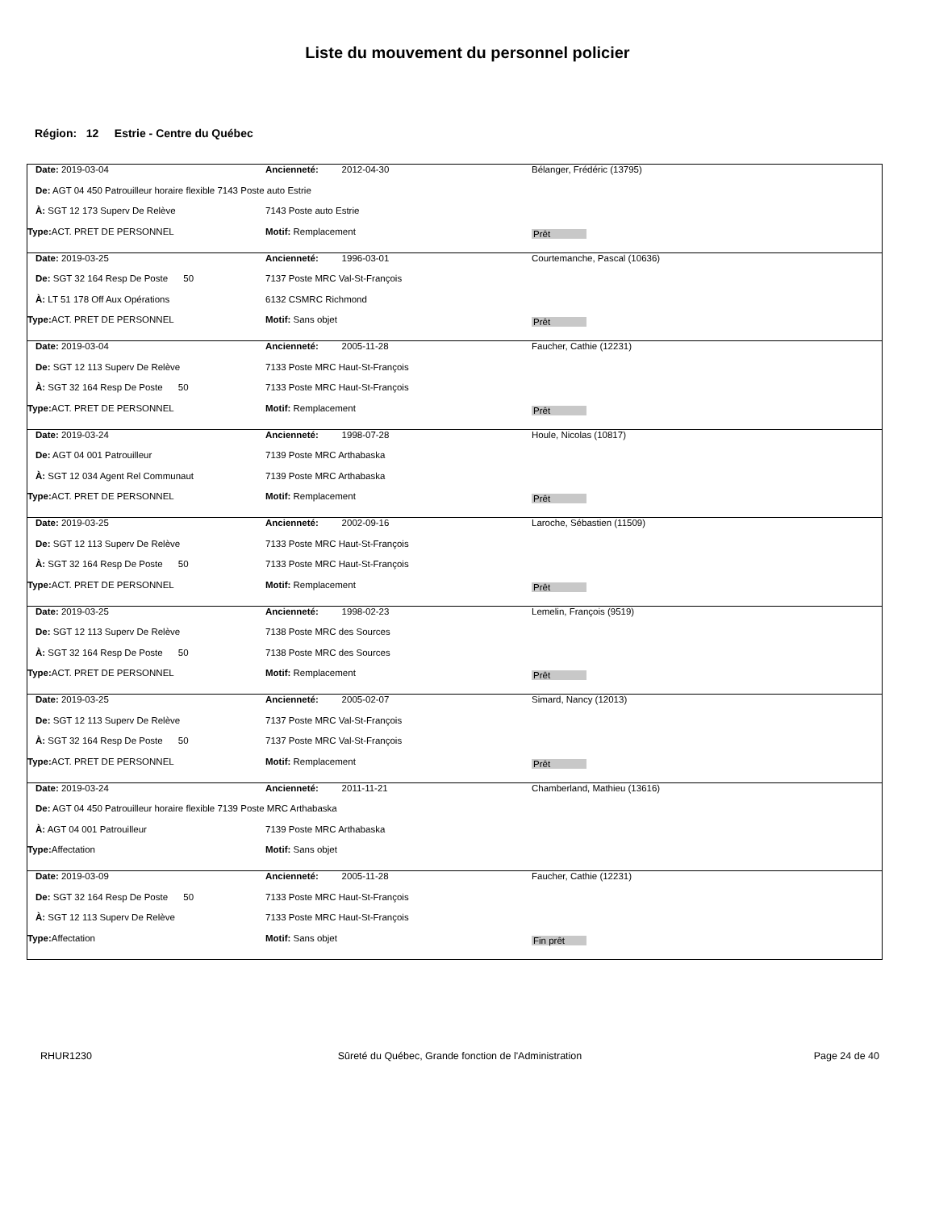Liste du mouvement du personnel policier
Région: 12 Estrie - Centre du Québec
| Date: 2019-03-04 | Ancienneté: 2012-04-30 | Bélanger, Frédéric (13795) |
| De: AGT 04 450 Patrouilleur horaire flexible 7143 Poste auto Estrie | | |
| À: SGT 12 173 Superv De Relève | 7143 Poste auto Estrie | |
| Type: ACT. PRET DE PERSONNEL | Motif: Remplacement | Prêt |
| Date: 2019-03-25 | Ancienneté: 1996-03-01 | Courtemanche, Pascal (10636) |
| De: SGT 32 164 Resp De Poste 50 | 7137 Poste MRC Val-St-François | |
| À: LT 51 178 Off Aux Opérations | 6132 CSMRC Richmond | |
| Type: ACT. PRET DE PERSONNEL | Motif: Sans objet | Prêt |
| Date: 2019-03-04 | Ancienneté: 2005-11-28 | Faucher, Cathie (12231) |
| De: SGT 12 113 Superv De Relève | 7133 Poste MRC Haut-St-François | |
| À: SGT 32 164 Resp De Poste 50 | 7133 Poste MRC Haut-St-François | |
| Type: ACT. PRET DE PERSONNEL | Motif: Remplacement | Prêt |
| Date: 2019-03-24 | Ancienneté: 1998-07-28 | Houle, Nicolas (10817) |
| De: AGT 04 001 Patrouilleur | 7139 Poste MRC Arthabaska | |
| À: SGT 12 034 Agent Rel Communaut | 7139 Poste MRC Arthabaska | |
| Type: ACT. PRET DE PERSONNEL | Motif: Remplacement | Prêt |
| Date: 2019-03-25 | Ancienneté: 2002-09-16 | Laroche, Sébastien (11509) |
| De: SGT 12 113 Superv De Relève | 7133 Poste MRC Haut-St-François | |
| À: SGT 32 164 Resp De Poste 50 | 7133 Poste MRC Haut-St-François | |
| Type: ACT. PRET DE PERSONNEL | Motif: Remplacement | Prêt |
| Date: 2019-03-25 | Ancienneté: 1998-02-23 | Lemelin, François (9519) |
| De: SGT 12 113 Superv De Relève | 7138 Poste MRC des Sources | |
| À: SGT 32 164 Resp De Poste 50 | 7138 Poste MRC des Sources | |
| Type: ACT. PRET DE PERSONNEL | Motif: Remplacement | Prêt |
| Date: 2019-03-25 | Ancienneté: 2005-02-07 | Simard, Nancy (12013) |
| De: SGT 12 113 Superv De Relève | 7137 Poste MRC Val-St-François | |
| À: SGT 32 164 Resp De Poste 50 | 7137 Poste MRC Val-St-François | |
| Type: ACT. PRET DE PERSONNEL | Motif: Remplacement | Prêt |
| Date: 2019-03-24 | Ancienneté: 2011-11-21 | Chamberland, Mathieu (13616) |
| De: AGT 04 450 Patrouilleur horaire flexible 7139 Poste MRC Arthabaska | | |
| À: AGT 04 001 Patrouilleur | 7139 Poste MRC Arthabaska | |
| Type: Affectation | Motif: Sans objet | |
| Date: 2019-03-09 | Ancienneté: 2005-11-28 | Faucher, Cathie (12231) |
| De: SGT 32 164 Resp De Poste 50 | 7133 Poste MRC Haut-St-François | |
| À: SGT 12 113 Superv De Relève | 7133 Poste MRC Haut-St-François | |
| Type: Affectation | Motif: Sans objet | Fin prêt |
RHUR1230 Sûreté du Québec, Grande fonction de l'Administration
Page 24 de 40